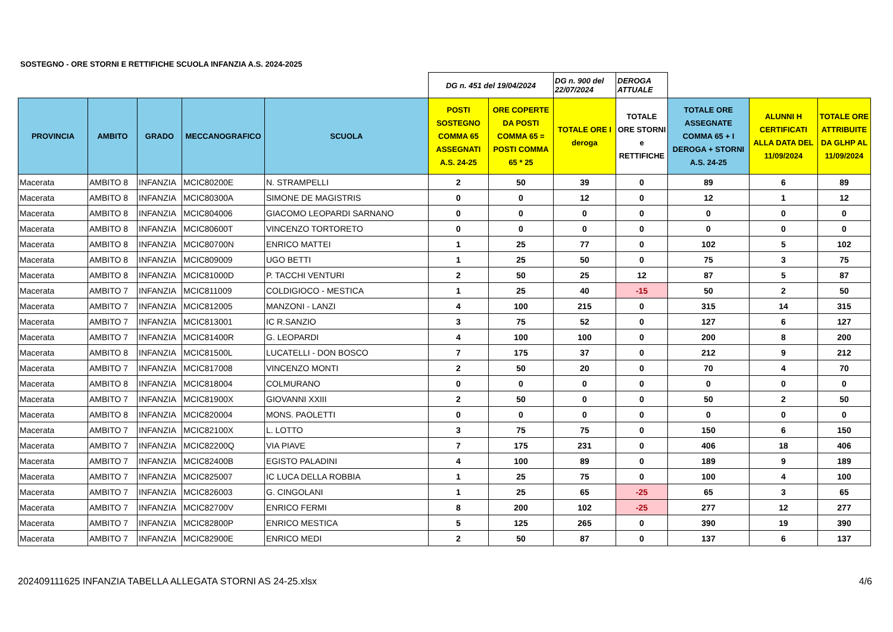SOSTEGNO - ORE STORNI E RETTIFICHE SCUOLA INFANZIA A.S. 2024-2025
| | | | | | DG n. 451 del 19/04/2024 | | DG n. 900 del 22/07/2024 | DEROGA ATTUALE | | | |
| PROVINCIA | AMBITO | GRADO | MECCANOGRAFICO | SCUOLA | POSTI SOSTEGNO COMMA 65 ASSEGNATI A.S. 24-25 | ORE COPERTE DA POSTI COMMA 65 = POSTI COMMA 65 * 25 | TOTALE ORE I deroga | TOTALE ORE STORNI e RETTIFICHE | TOTALE ORE ASSEGNATE COMMA 65 + I DEROGA + STORNI A.S. 24-25 | ALUNNI H CERTIFICATI ALLA DATA DEL 11/09/2024 | TOTALE ORE ATTRIBUITE DA GLHP AL 11/09/2024 |
| Macerata | AMBITO 8 | INFANZIA | MCIC80200E | N. STRAMPELLI | 2 | 50 | 39 | 0 | 89 | 6 | 89 |
| Macerata | AMBITO 8 | INFANZIA | MCIC80300A | SIMONE DE MAGISTRIS | 0 | 0 | 12 | 0 | 12 | 1 | 12 |
| Macerata | AMBITO 8 | INFANZIA | MCIC804006 | GIACOMO LEOPARDI SARNANO | 0 | 0 | 0 | 0 | 0 | 0 | 0 |
| Macerata | AMBITO 8 | INFANZIA | MCIC80600T | VINCENZO TORTORETO | 0 | 0 | 0 | 0 | 0 | 0 | 0 |
| Macerata | AMBITO 8 | INFANZIA | MCIC80700N | ENRICO MATTEI | 1 | 25 | 77 | 0 | 102 | 5 | 102 |
| Macerata | AMBITO 8 | INFANZIA | MCIC809009 | UGO BETTI | 1 | 25 | 50 | 0 | 75 | 3 | 75 |
| Macerata | AMBITO 8 | INFANZIA | MCIC81000D | P. TACCHI VENTURI | 2 | 50 | 25 | 12 | 87 | 5 | 87 |
| Macerata | AMBITO 7 | INFANZIA | MCIC811009 | COLDIGIOCO - MESTICA | 1 | 25 | 40 | -15 | 50 | 2 | 50 |
| Macerata | AMBITO 7 | INFANZIA | MCIC812005 | MANZONI - LANZI | 4 | 100 | 215 | 0 | 315 | 14 | 315 |
| Macerata | AMBITO 7 | INFANZIA | MCIC813001 | IC R.SANZIO | 3 | 75 | 52 | 0 | 127 | 6 | 127 |
| Macerata | AMBITO 7 | INFANZIA | MCIC81400R | G. LEOPARDI | 4 | 100 | 100 | 0 | 200 | 8 | 200 |
| Macerata | AMBITO 8 | INFANZIA | MCIC81500L | LUCATELLI - DON BOSCO | 7 | 175 | 37 | 0 | 212 | 9 | 212 |
| Macerata | AMBITO 7 | INFANZIA | MCIC817008 | VINCENZO MONTI | 2 | 50 | 20 | 0 | 70 | 4 | 70 |
| Macerata | AMBITO 8 | INFANZIA | MCIC818004 | COLMURANO | 0 | 0 | 0 | 0 | 0 | 0 | 0 |
| Macerata | AMBITO 7 | INFANZIA | MCIC81900X | GIOVANNI XXIII | 2 | 50 | 0 | 0 | 50 | 2 | 50 |
| Macerata | AMBITO 8 | INFANZIA | MCIC820004 | MONS. PAOLETTI | 0 | 0 | 0 | 0 | 0 | 0 | 0 |
| Macerata | AMBITO 7 | INFANZIA | MCIC82100X | L. LOTTO | 3 | 75 | 75 | 0 | 150 | 6 | 150 |
| Macerata | AMBITO 7 | INFANZIA | MCIC82200Q | VIA PIAVE | 7 | 175 | 231 | 0 | 406 | 18 | 406 |
| Macerata | AMBITO 7 | INFANZIA | MCIC82400B | EGISTO PALADINI | 4 | 100 | 89 | 0 | 189 | 9 | 189 |
| Macerata | AMBITO 7 | INFANZIA | MCIC825007 | IC LUCA DELLA ROBBIA | 1 | 25 | 75 | 0 | 100 | 4 | 100 |
| Macerata | AMBITO 7 | INFANZIA | MCIC826003 | G. CINGOLANI | 1 | 25 | 65 | -25 | 65 | 3 | 65 |
| Macerata | AMBITO 7 | INFANZIA | MCIC82700V | ENRICO FERMI | 8 | 200 | 102 | -25 | 277 | 12 | 277 |
| Macerata | AMBITO 7 | INFANZIA | MCIC82800P | ENRICO MESTICA | 5 | 125 | 265 | 0 | 390 | 19 | 390 |
| Macerata | AMBITO 7 | INFANZIA | MCIC82900E | ENRICO MEDI | 2 | 50 | 87 | 0 | 137 | 6 | 137 |
202409111625 INFANZIA TABELLA ALLEGATA STORNI AS 24-25.xlsx 4/6